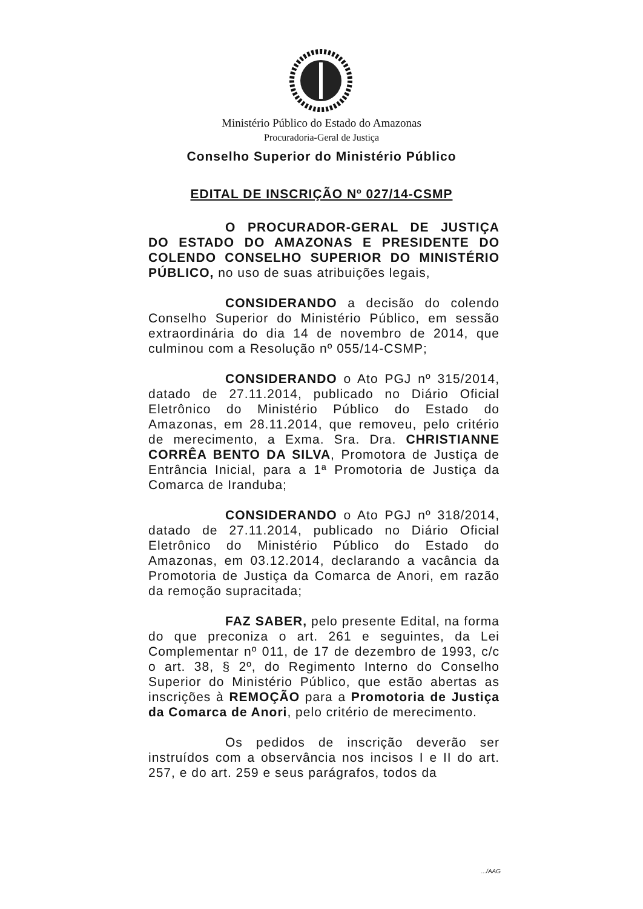Ministério Público do Estado do Amazonas
Procuradoria-Geral de Justiça
Conselho Superior do Ministério Público
EDITAL DE INSCRIÇÃO Nº 027/14-CSMP
O PROCURADOR-GERAL DE JUSTIÇA DO ESTADO DO AMAZONAS E PRESIDENTE DO COLENDO CONSELHO SUPERIOR DO MINISTÉRIO PÚBLICO, no uso de suas atribuições legais,
CONSIDERANDO a decisão do colendo Conselho Superior do Ministério Público, em sessão extraordinária do dia 14 de novembro de 2014, que culminou com a Resolução nº 055/14-CSMP;
CONSIDERANDO o Ato PGJ nº 315/2014, datado de 27.11.2014, publicado no Diário Oficial Eletrônico do Ministério Público do Estado do Amazonas, em 28.11.2014, que removeu, pelo critério de merecimento, a Exma. Sra. Dra. CHRISTIANNE CORRÊA BENTO DA SILVA, Promotora de Justiça de Entrância Inicial, para a 1ª Promotoria de Justiça da Comarca de Iranduba;
CONSIDERANDO o Ato PGJ nº 318/2014, datado de 27.11.2014, publicado no Diário Oficial Eletrônico do Ministério Público do Estado do Amazonas, em 03.12.2014, declarando a vacância da Promotoria de Justiça da Comarca de Anori, em razão da remoção supracitada;
FAZ SABER, pelo presente Edital, na forma do que preconiza o art. 261 e seguintes, da Lei Complementar nº 011, de 17 de dezembro de 1993, c/c o art. 38, § 2º, do Regimento Interno do Conselho Superior do Ministério Público, que estão abertas as inscrições à REMOÇÃO para a Promotoria de Justiça da Comarca de Anori, pelo critério de merecimento.
Os pedidos de inscrição deverão ser instruídos com a observância nos incisos I e II do art. 257, e do art. 259 e seus parágrafos, todos da
.../AAG